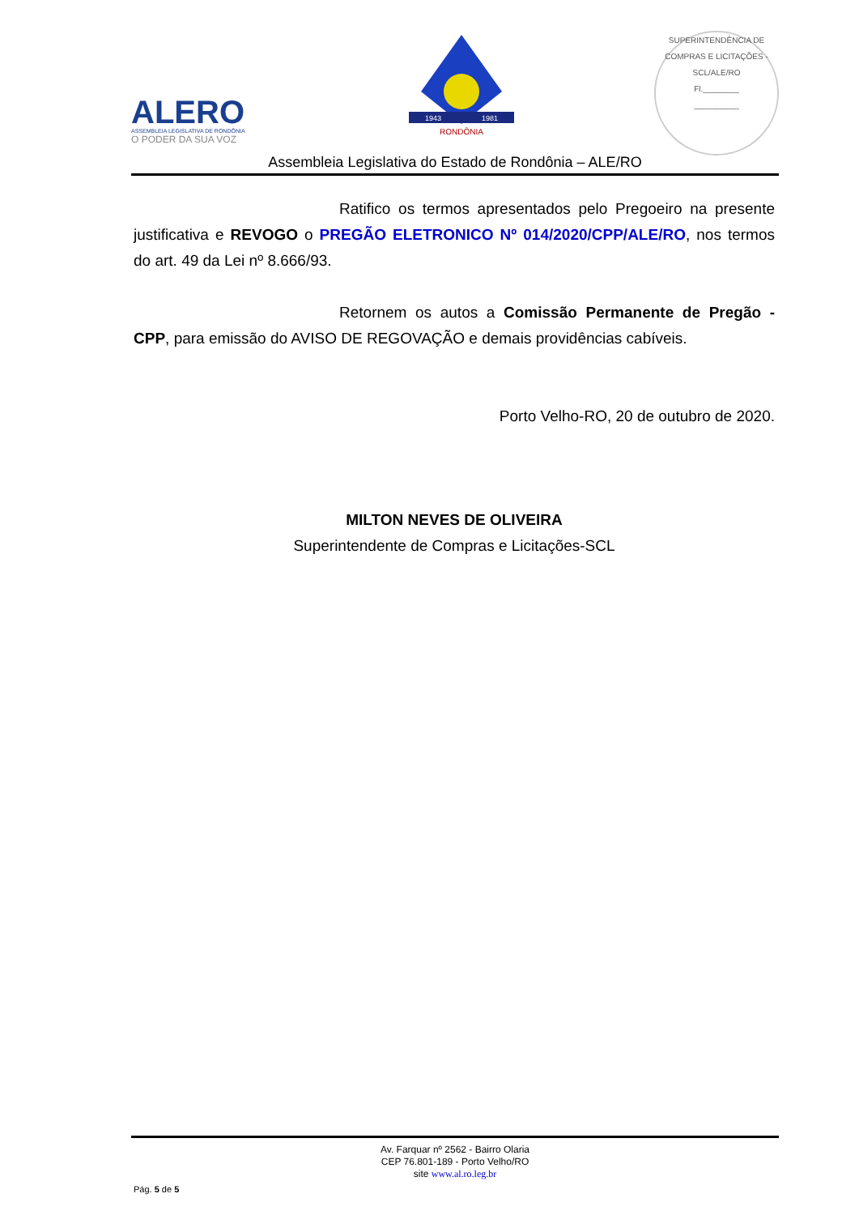ALERO
ASSEMBLEIA LEGISLATIVA DE RONDÔNIA
O PODER DA SUA VOZ
RONDÔNIA
1943
1981
SUPERINTENDÊNCIA DE COMPRAS E LICITAÇÕES - SCL/ALE/RO
Fl.________
__________
Assembleia Legislativa do Estado de Rondônia – ALE/RO
Ratifico os termos apresentados pelo Pregoeiro na presente justificativa e REVOGO o PREGÃO ELETRONICO Nº 014/2020/CPP/ALE/RO, nos termos do art. 49 da Lei nº 8.666/93.
Retornem os autos a Comissão Permanente de Pregão - CPP, para emissão do AVISO DE REGOVAÇÃO e demais providências cabíveis.
Porto Velho-RO, 20 de outubro de 2020.
MILTON NEVES DE OLIVEIRA
Superintendente de Compras e Licitações-SCL
Av. Farquar nº 2562 - Bairro Olaria
CEP 76.801-189 - Porto Velho/RO
site www.al.ro.leg.br
Pág. 5 de 5